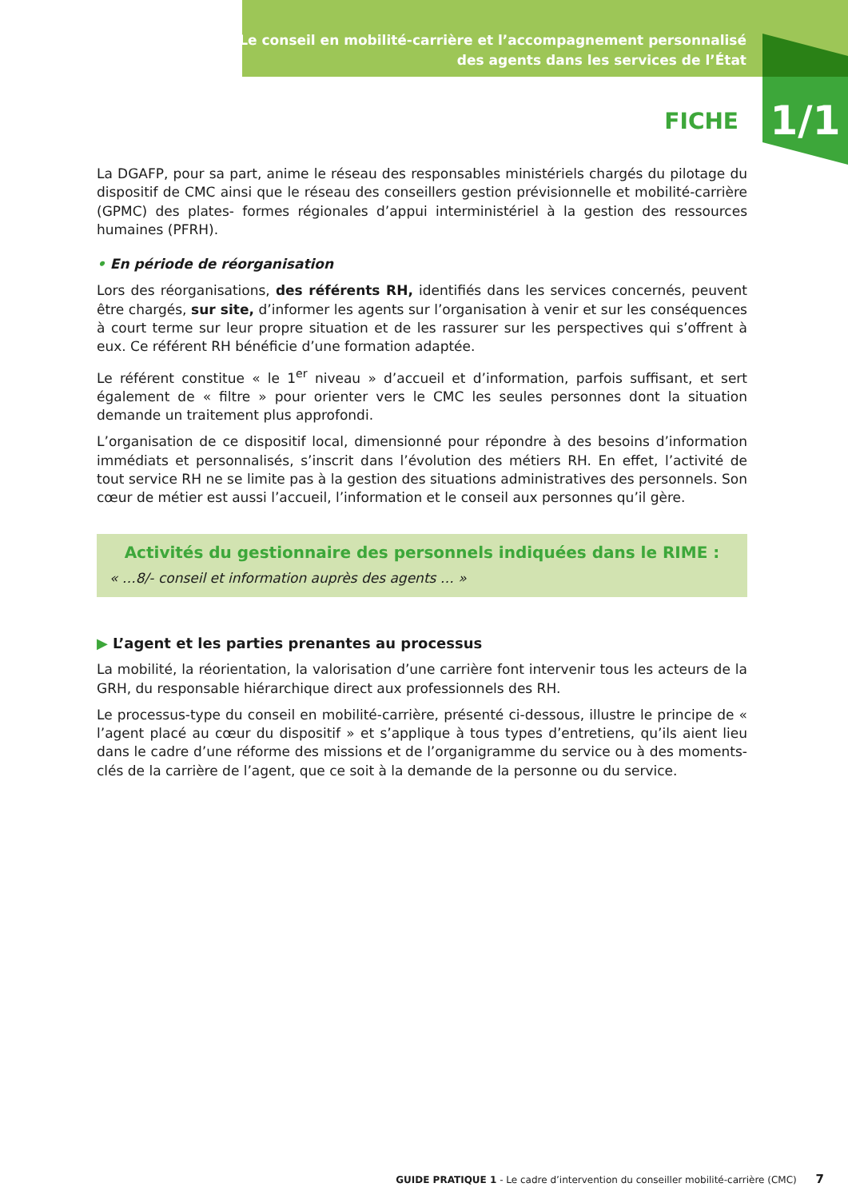Le conseil en mobilité-carrière et l’accompagnement personnalisé
des agents dans les services de l’État
FICHE 1/1
La DGAFP, pour sa part, anime le réseau des responsables ministériels chargés du pilotage du dispositif de CMC ainsi que le réseau des conseillers gestion prévisionnelle et mobilité-carrière (GPMC) des plates- formes régionales d’appui interministériel à la gestion des ressources humaines (PFRH).
• En période de réorganisation
Lors des réorganisations, des référents RH, identifiés dans les services concernés, peuvent être chargés, sur site, d’informer les agents sur l’organisation à venir et sur les conséquences à court terme sur leur propre situation et de les rassurer sur les perspectives qui s’offrent à eux. Ce référent RH bénéficie d’une formation adaptée.
Le référent constitue « le 1<sup>er</sup> niveau » d’accueil et d’information, parfois suffisant, et sert également de « filtre » pour orienter vers le CMC les seules personnes dont la situation demande un traitement plus approfondi.
L’organisation de ce dispositif local, dimensionné pour répondre à des besoins d’information immédiats et personnalisés, s’inscrit dans l’évolution des métiers RH. En effet, l’activité de tout service RH ne se limite pas à la gestion des situations administratives des personnels. Son cœur de métier est aussi l’accueil, l’information et le conseil aux personnes qu’il gère.
Activités du gestionnaire des personnels indiquées dans le RIME :
« …8/- conseil et information auprès des agents … »
▶ L’agent et les parties prenantes au processus
La mobilité, la réorientation, la valorisation d’une carrière font intervenir tous les acteurs de la GRH, du responsable hiérarchique direct aux professionnels des RH.
Le processus-type du conseil en mobilité-carrière, présenté ci-dessous, illustre le principe de « l’agent placé au cœur du dispositif » et s’applique à tous types d’entretiens, qu’ils aient lieu dans le cadre d’une réforme des missions et de l’organigramme du service ou à des moments-clés de la carrière de l’agent, que ce soit à la demande de la personne ou du service.
GUIDE PRATIQUE 1 - Le cadre d’intervention du conseiller mobilité-carrière (CMC) 7